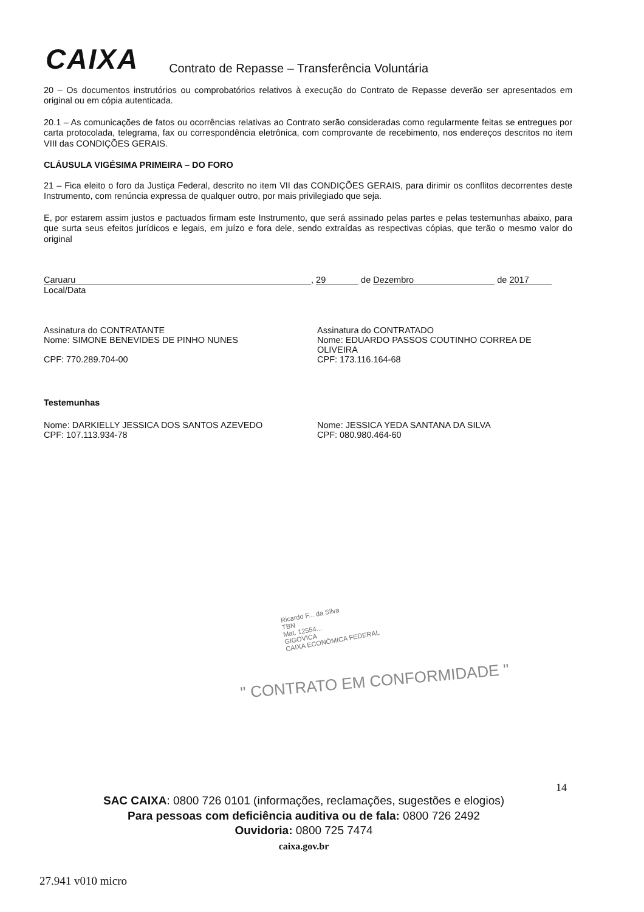CAIXA Contrato de Repasse – Transferência Voluntária
20 – Os documentos instrutórios ou comprobatórios relativos à execução do Contrato de Repasse deverão ser apresentados em original ou em cópia autenticada.
20.1 – As comunicações de fatos ou ocorrências relativas ao Contrato serão consideradas como regularmente feitas se entregues por carta protocolada, telegrama, fax ou correspondência eletrônica, com comprovante de recebimento, nos endereços descritos no item VIII das CONDIÇÕES GERAIS.
CLÁUSULA VIGÉSIMA PRIMEIRA – DO FORO
21 – Fica eleito o foro da Justiça Federal, descrito no item VII das CONDIÇÕES GERAIS, para dirimir os conflitos decorrentes deste Instrumento, com renúncia expressa de qualquer outro, por mais privilegiado que seja.
E, por estarem assim justos e pactuados firmam este Instrumento, que será assinado pelas partes e pelas testemunhas abaixo, para que surta seus efeitos jurídicos e legais, em juízo e fora dele, sendo extraídas as respectivas cópias, que terão o mesmo valor do original
Caruaru, 29 de Dezembro de 2017
Local/Data
Assinatura do CONTRATANTE
Nome: SIMONE BENEVIDES DE PINHO NUNES
CPF: 770.289.704-00
Assinatura do CONTRATADO
Nome: EDUARDO PASSOS COUTINHO CORREA DE OLIVEIRA
CPF: 173.116.164-68
Testemunhas
Nome: DARKIELLY JESSICA DOS SANTOS AZEVEDO
CPF: 107.113.934-78
Nome: JESSICA YEDA SANTANA DA SILVA
CPF: 080.980.464-60
Ricardo F... da Silva
TBN
Mat. 12554...
GIGOVICA
CAIXA ECONÔMICA FEDERAL
" CONTRATO EM CONFORMIDADE "
14
SAC CAIXA: 0800 726 0101 (informações, reclamações, sugestões e elogios)
Para pessoas com deficiência auditiva ou de fala: 0800 726 2492
Ouvidoria: 0800 725 7474
caixa.gov.br
27.941 v010 micro